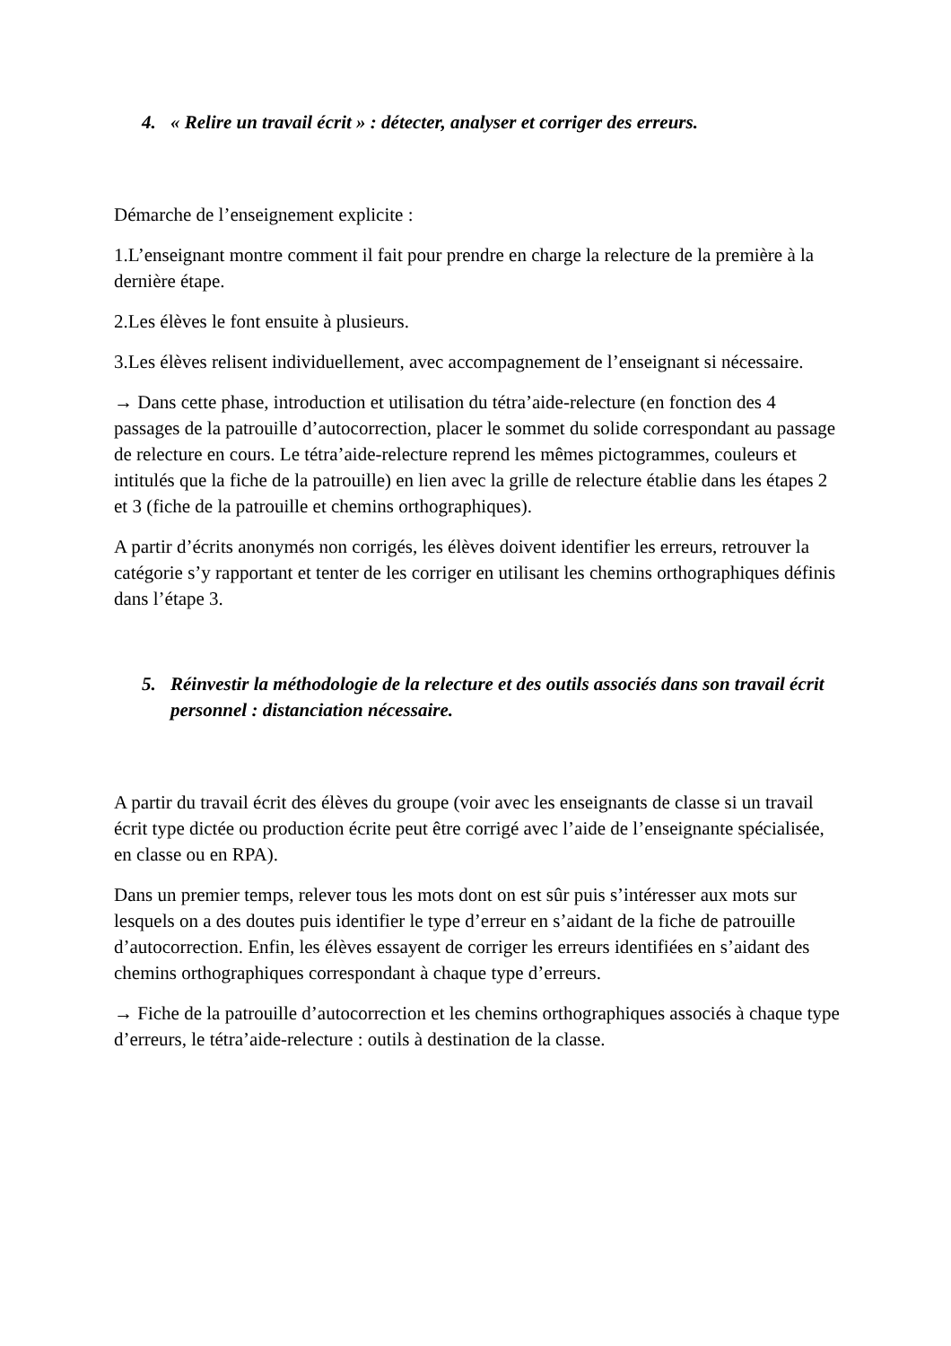4. « Relire un travail écrit » : détecter, analyser et corriger des erreurs.
Démarche de l’enseignement explicite :
1.L’enseignant montre comment il fait pour prendre en charge la relecture de la première à la dernière étape.
2.Les élèves le font ensuite à plusieurs.
3.Les élèves relisent individuellement, avec accompagnement de l’enseignant si nécessaire.
→ Dans cette phase, introduction et utilisation du tétra’aide-relecture (en fonction des 4 passages de la patrouille d’autocorrection, placer le sommet du solide correspondant au passage de relecture en cours. Le tétra’aide-relecture reprend les mêmes pictogrammes, couleurs et intitulés que la fiche de la patrouille) en lien avec la grille de relecture établie dans les étapes 2 et 3 (fiche de la patrouille et chemins orthographiques).
A partir d’écrits anonymés non corrigés, les élèves doivent identifier les erreurs, retrouver la catégorie s’y rapportant et tenter de les corriger en utilisant les chemins orthographiques définis dans l’étape 3.
5. Réinvestir la méthodologie de la relecture et des outils associés dans son travail écrit personnel : distanciation nécessaire.
A partir du travail écrit des élèves du groupe (voir avec les enseignants de classe si un travail écrit type dictée ou production écrite peut être corrigé avec l’aide de l’enseignante spécialisée, en classe ou en RPA).
Dans un premier temps, relever tous les mots dont on est sûr puis s’intéresser aux mots sur lesquels on a des doutes puis identifier le type d’erreur en s’aidant de la fiche de patrouille d’autocorrection. Enfin, les élèves essayent de corriger les erreurs identifiées en s’aidant des chemins orthographiques correspondant à chaque type d’erreurs.
→ Fiche de la patrouille d’autocorrection et les chemins orthographiques associés à chaque type d’erreurs, le tétra’aide-relecture : outils à destination de la classe.